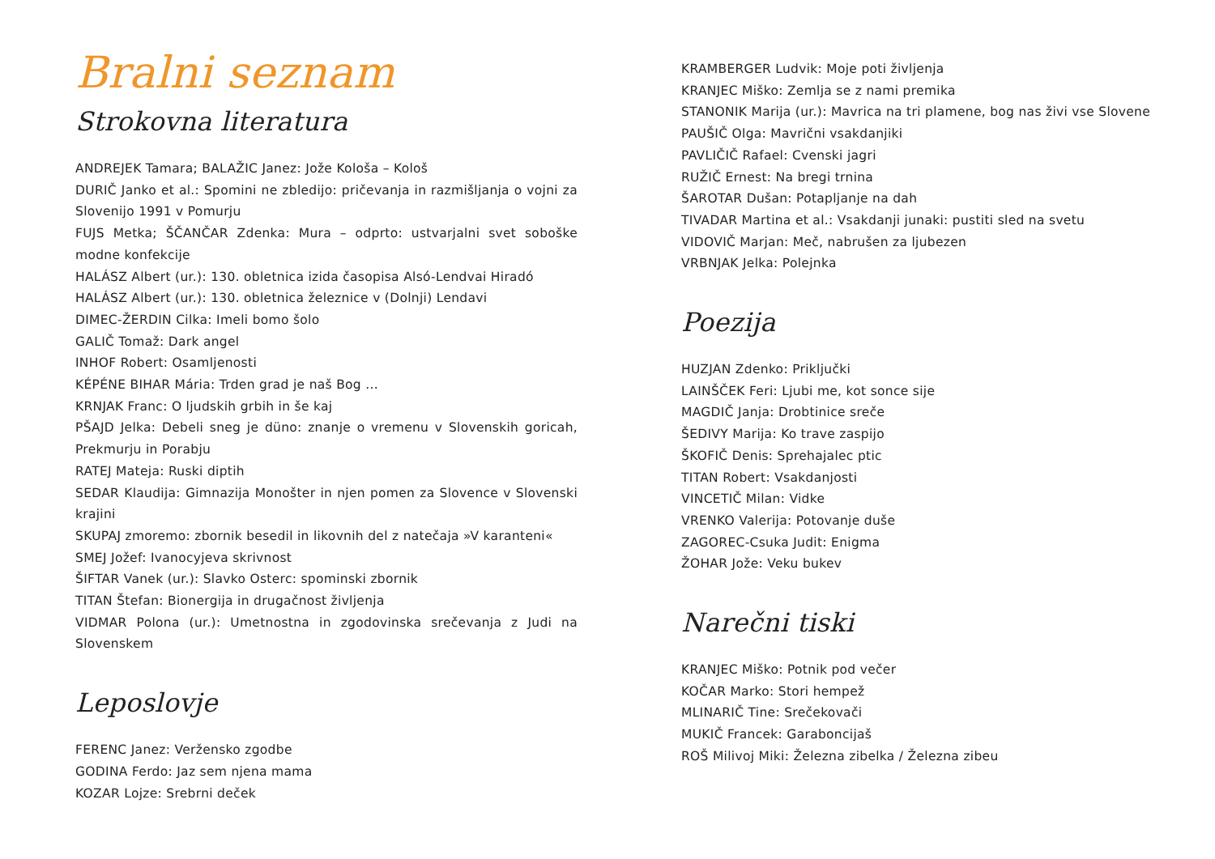Bralni seznam
Strokovna literatura
ANDREJEK Tamara; BALAŽIC Janez: Jože Kološa – Kološ
DURIČ Janko et al.: Spomini ne zbledijo: pričevanja in razmišljanja o vojni za Slovenijo 1991 v Pomurju
FUJS Metka; ŠČANČAR Zdenka: Mura – odprto: ustvarjalni svet soboške modne konfekcije
HALÁSZ Albert (ur.): 130. obletnica izida časopisa Alsó-Lendvai Hiradó
HALÁSZ Albert (ur.): 130. obletnica železnice v (Dolnji) Lendavi
DIMEC-ŽERDIN Cilka: Imeli bomo šolo
GALIČ Tomaž: Dark angel
INHOF Robert: Osamljenosti
KÉPÉNE BIHAR Mária: Trden grad je naš Bog ...
KRNJAK Franc: O ljudskih grbih in še kaj
PŠAJD Jelka: Debeli sneg je düno: znanje o vremenu v Slovenskih goricah, Prekmurju in Porabju
RATEJ Mateja: Ruski diptih
SEDAR Klaudija: Gimnazija Monošter in njen pomen za Slovence v Slovenski krajini
SKUPAJ zmoremo: zbornik besedil in likovnih del z natečaja »V karanteni«
SMEJ Jožef: Ivanocyjeva skrivnost
ŠIFTAR Vanek (ur.): Slavko Osterc: spominski zbornik
TITAN Štefan: Bionergija in drugačnost življenja
VIDMAR Polona (ur.): Umetnostna in zgodovinska srečevanja z Judi na Slovenskem
Leposlovje
FERENC Janez: Veržensko zgodbe
GODINA Ferdo: Jaz sem njena mama
KOZAR Lojze: Srebrni deček
KRAMBERGER Ludvik: Moje poti življenja
KRANJEC Miško: Zemlja se z nami premika
STANONIK Marija (ur.): Mavrica na tri plamene, bog nas živi vse Slovene
PAUŠIČ Olga: Mavrični vsakdanjiki
PAVLIČIČ Rafael: Cvenski jagri
RUŽIČ Ernest: Na bregi trnina
ŠAROTAR Dušan: Potapljanje na dah
TIVADAR Martina et al.: Vsakdanji junaki: pustiti sled na svetu
VIDOVIČ Marjan: Meč, nabrušen za ljubezen
VRBNJAK Jelka: Polejnka
Poezija
HUZJAN Zdenko: Priključki
LAINŠČEK Feri: Ljubi me, kot sonce sije
MAGDIČ Janja: Drobtinice sreče
ŠEDIVY Marija: Ko trave zaspijo
ŠKOFIČ Denis: Sprehajalec ptic
TITAN Robert: Vsakdanjosti
VINCETIČ Milan: Vidke
VRENKO Valerija: Potovanje duše
ZAGOREC-Csuka Judit: Enigma
ŽOHAR Jože: Veku bukev
Narečni tiski
KRANJEC Miško: Potnik pod večer
KOČAR Marko: Stori hempež
MLINARIČ Tine: Srečekovači
MUKIČ Francek: Garaboncijaš
ROŠ Milivoj Miki: Železna zibelka / Železna zibeu